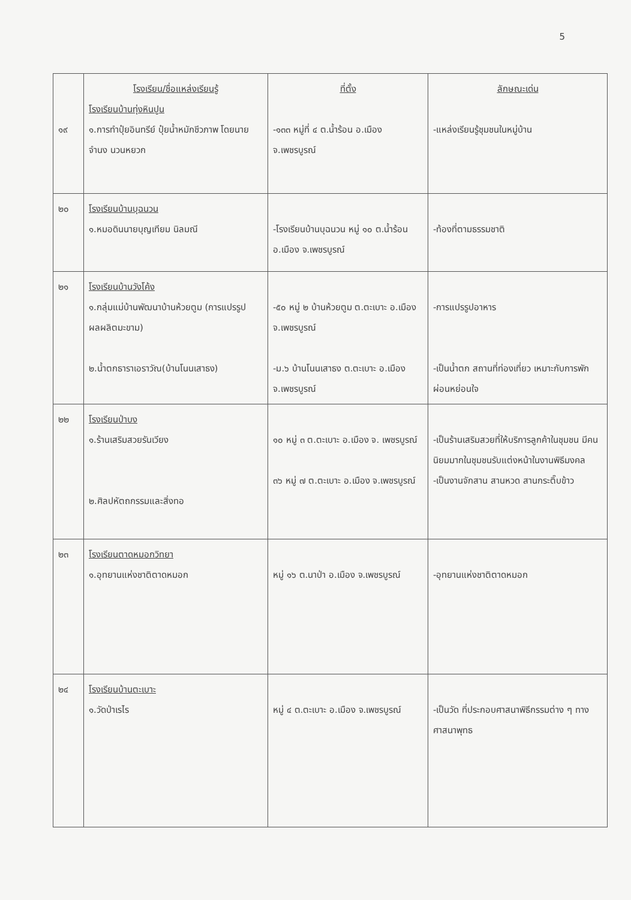5
| ๑๙ | โรงเรียน/ชื่อแหล่งเรียนรู้ โรงเรียนบ้านทุ่งหินปูน ๑.การทำปุ๋ยอินทรีย์ ปุ๋ยน้ำหมักชีวภาพ โดยนายจำนง นวนหยวก | ที่ตั้ง -๑๓๓ หมู่ที่ ๔ ต.น้ำร้อน อ.เมือง จ.เพชรบูรณ์ | ลักษณะเด่น -แหล่งเรียนรู้ชุมชนในหมู่บ้าน |
| ๒๐ | โรงเรียนบ้านบุฉนวน ๑.หมอดินนายบุญเทียม นิลมณี | -โรงเรียนบ้านบุฉนวน หมู่ ๑๐ ต.น้ำร้อน อ.เมือง จ.เพชรบูรณ์ | -ท้องที่ตามธรรมชาติ |
| ๒๑ | โรงเรียนบ้านวังโค้ง ๑.กลุ่มแม่บ้านพัฒนาบ้านห้วยตูม (การแปรรูปผลผลิตมะขาม) ๒.น้ำตกธาราเอราวัณ(บ้านโนนเสาธง) | -๕๐ หมู่ ๒ บ้านห้วยตูม ต.ตะเบาะ อ.เมือง จ.เพชรบูรณ์ -ม.๖ บ้านโนนเสาธง ต.ตะเบาะ อ.เมือง จ.เพชรบูรณ์ | -การแปรรูปอาหาร -เป็นน้ำตก สถานที่ท่องเที่ยว เหมาะกับการพักผ่อนหย่อนใจ |
| ๒๒ | โรงเรียนป่าบง ๑.ร้านเสริมสวยรันเวียง ๒.ศิลปหัตถกรรมและสิ่งทอ | ๑๐ หมู่ ๓ ต.ตะเบาะ อ.เมือง จ. เพชรบูรณ์ ๓๖ หมู่ ๗ ต.ตะเบาะ อ.เมือง จ.เพชรบูรณ์ | -เป็นร้านเสริมสวยที่ให้บริการลูกค้าในชุมชน มีคนนิยมมากในชุมชนรับแต่งหน้าในงานพิธีมงคล -เป็นงานจักสาน สานหวด สานกระติ๊บข้าว |
| ๒๓ | โรงเรียนตาดหมอกวิทยา ๑.อุทยานแห่งชาติตาดหมอก | หมู่ ๑๖ ต.นาป่า อ.เมือง จ.เพชรบูรณ์ | -อุทยานแห่งชาติตาดหมอก |
| ๒๔ | โรงเรียนบ้านตะเบาะ ๑.วัดป่าเรไร | หมู่ ๔ ต.ตะเบาะ อ.เมือง จ.เพชรบูรณ์ | -เป็นวัด ที่ประกอบศาสนาพิธีกรรมต่าง ๆ ทางศาสนาพุทธ |